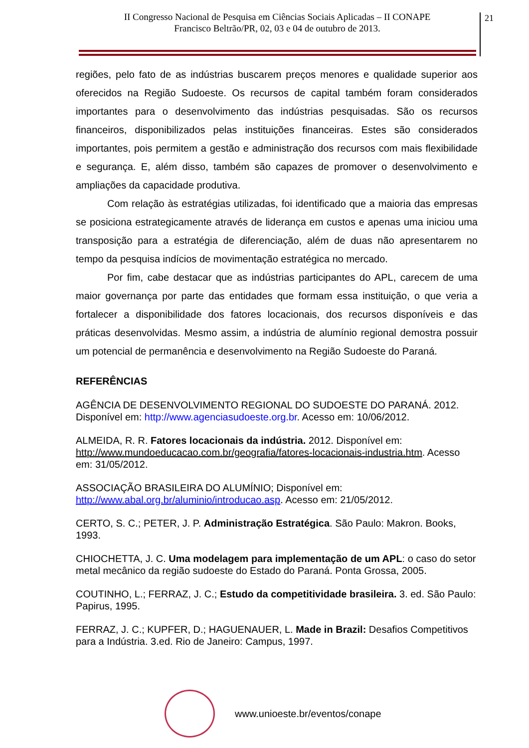II Congresso Nacional de Pesquisa em Ciências Sociais Aplicadas – II CONAPE
Francisco Beltrão/PR, 02, 03 e 04 de outubro de 2013.
21
regiões, pelo fato de as indústrias buscarem preços menores e qualidade superior aos oferecidos na Região Sudoeste. Os recursos de capital também foram considerados importantes para o desenvolvimento das indústrias pesquisadas. São os recursos financeiros, disponibilizados pelas instituições financeiras. Estes são considerados importantes, pois permitem a gestão e administração dos recursos com mais flexibilidade e segurança. E, além disso, também são capazes de promover o desenvolvimento e ampliações da capacidade produtiva.
Com relação às estratégias utilizadas, foi identificado que a maioria das empresas se posiciona estrategicamente através de liderança em custos e apenas uma iniciou uma transposição para a estratégia de diferenciação, além de duas não apresentarem no tempo da pesquisa indícios de movimentação estratégica no mercado.
Por fim, cabe destacar que as indústrias participantes do APL, carecem de uma maior governança por parte das entidades que formam essa instituição, o que veria a fortalecer a disponibilidade dos fatores locacionais, dos recursos disponíveis e das práticas desenvolvidas. Mesmo assim, a indústria de alumínio regional demostra possuir um potencial de permanência e desenvolvimento na Região Sudoeste do Paraná.
REFERÊNCIAS
AGÊNCIA DE DESENVOLVIMENTO REGIONAL DO SUDOESTE DO PARANÁ. 2012. Disponível em: http://www.agenciasudoeste.org.br. Acesso em: 10/06/2012.
ALMEIDA, R. R. Fatores locacionais da indústria. 2012. Disponível em: http://www.mundoeducacao.com.br/geografia/fatores-locacionais-industria.htm. Acesso em: 31/05/2012.
ASSOCIAÇÃO BRASILEIRA DO ALUMÍNIO; Disponível em: http://www.abal.org.br/aluminio/introducao.asp. Acesso em: 21/05/2012.
CERTO, S. C.; PETER, J. P. Administração Estratégica. São Paulo: Makron. Books, 1993.
CHIOCHETTA, J. C. Uma modelagem para implementação de um APL: o caso do setor metal mecânico da região sudoeste do Estado do Paraná. Ponta Grossa, 2005.
COUTINHO, L.; FERRAZ, J. C.; Estudo da competitividade brasileira. 3. ed. São Paulo: Papirus, 1995.
FERRAZ, J. C.; KUPFER, D.; HAGUENAUER, L. Made in Brazil: Desafios Competitivos para a Indústria. 3.ed. Rio de Janeiro: Campus, 1997.
www.unioeste.br/eventos/conape